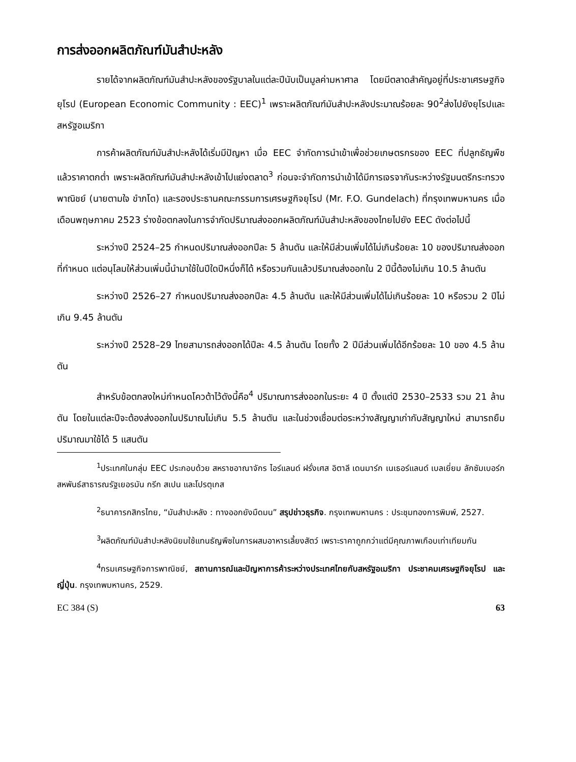การส่งออกผลิตภัณฑ์มันสำปะหลัง
รายได้จากผลิตภัณฑ์มันสำปะหลังของรัฐบาลในแต่ละปีนับเป็นมูลค่ามหาศาล โดยมีตลาดสำคัญอยู่ที่ประชาเศรษฐกิจยุโรป (European Economic Community : EEC)<sup>1</sup> เพราะผลิตภัณฑ์มันสำปะหลังประมาณร้อยละ 90<sup>2</sup>ส่งไปยังยุโรปและสหรัฐอเมริกา
การค้าผลิตภัณฑ์มันสำปะหลังได้เริ่มมีปัญหา เมื่อ EEC จำกัดการนำเข้าเพื่อช่วยเกษตรกรของ EEC ที่ปลูกธัญพืชแล้วราคาตกต่ำ เพราะผลิตภัณฑ์มันสำปะหลังเข้าไปแย่งตลาด<sup>3</sup> ก่อนจะจำกัดการนำเข้าได้มีการเจรจากันระหว่างรัฐมนตรีกระทรวงพาณิชย์ (นายตามใจ ขำภโต) และรองประธานคณะกรรมการเศรษฐกิจยุโรป (Mr. F.O. Gundelach) ที่กรุงเทพมหานคร เมื่อเดือนพฤษภาคม 2523 ร่างข้อตกลงในการจำกัดปริมาณส่งออกผลิตภัณฑ์มันสำปะหลังของไทยไปยัง EEC ดังต่อไปนี้
ระหว่างปี 2524–25 กำหนดปริมาณส่งออกปีละ 5 ล้านตัน และให้มีส่วนเพิ่มได้ไม่เกินร้อยละ 10 ของปริมาณส่งออกที่กำหนด แต่อนุโลมให้ส่วนเพิ่มนี้นำมาใช้ในปีใดปีหนึ่งก็ได้ หรือรวมกันแล้วปริมาณส่งออกใน 2 ปีนี้ต้องไม่เกิน 10.5 ล้านตัน
ระหว่างปี 2526–27 กำหนดปริมาณส่งออกปีละ 4.5 ล้านตัน และให้มีส่วนเพิ่มได้ไม่เกินร้อยละ 10 หรือรวม 2 ปีไม่เกิน 9.45 ล้านตัน
ระหว่างปี 2528–29 ไทยสามารถส่งออกได้ปีละ 4.5 ล้านตัน โดยทั้ง 2 ปีมีส่วนเพิ่มได้อีกร้อยละ 10 ของ 4.5 ล้านตัน
สำหรับข้อตกลงใหม่กำหนดโควต้าไว้ดังนี้คือ<sup>4</sup> ปริมาณการส่งออกในระยะ 4 ปี ตั้งแต่ปี 2530–2533 รวม 21 ล้านตัน โดยในแต่ละปีจะต้องส่งออกในปริมาณไม่เกิน 5.5 ล้านตัน และในช่วงเชื่อมต่อระหว่างสัญญาเก่ากับสัญญาใหม่ สามารถยืมปริมาณมาใช้ได้ 5 แสนตัน
<sup>1</sup> ประเทศในกลุ่ม EEC ประกอบด้วย สหราชอาณาจักร ไอร์แลนด์ ฝรั่งเศส อิตาลี เดนมาร์ก เนเธอร์แลนด์ เบลเยี่ยม ลักซัมเบอร์ก สหพันธ์สาธารณรัฐเยอรมัน กรีก สเปน และโปรตุเกส
<sup>2</sup> ธนาคารกสิกรไทย, “มันสำปะหลัง : ทางออกยังมืดมน” สรุปข่าวธุรกิจ. กรุงเทพมหานคร : ประชุมทองการพิมพ์, 2527.
<sup>3</sup> ผลิตภัณฑ์มันสำปะหลังนิยมใช้แทนธัญพืชในการผสมอาหารเลี้ยงสัตว์ เพราะราคาถูกกว่าแต่มีคุณภาพเกือบเท่าเทียมกัน
<sup>4</sup> กรมเศรษฐกิจการพาณิชย์, สถานการณ์และปัญหาการค้าระหว่างประเทศไทยกับสหรัฐอเมริกา ประชาคมเศรษฐกิจยุโรป และญี่ปุ่น. กรุงเทพมหานคร, 2529.
EC 384 (S) 63